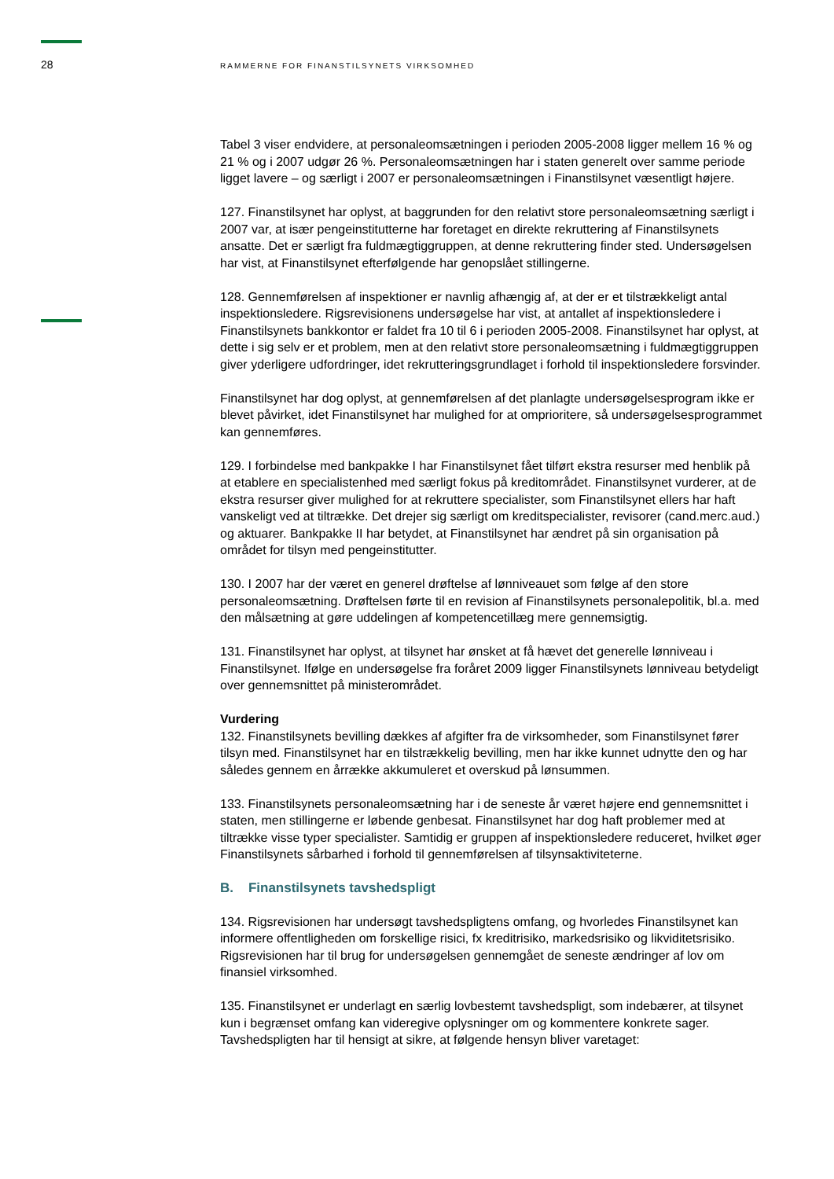28 RAMMERNE FOR FINANSTILSYNETS VIRKSOMHED
Tabel 3 viser endvidere, at personaleomsætningen i perioden 2005-2008 ligger mellem 16 % og 21 % og i 2007 udgør 26 %. Personaleomsætningen har i staten generelt over samme periode ligget lavere – og særligt i 2007 er personaleomsætningen i Finanstilsynet væsentligt højere.
127. Finanstilsynet har oplyst, at baggrunden for den relativt store personaleomsætning særligt i 2007 var, at især pengeinstitutterne har foretaget en direkte rekruttering af Finanstilsynets ansatte. Det er særligt fra fuldmægtiggruppen, at denne rekruttering finder sted. Undersøgelsen har vist, at Finanstilsynet efterfølgende har genopslået stillingerne.
128. Gennemførelsen af inspektioner er navnlig afhængig af, at der er et tilstrækkeligt antal inspektionsledere. Rigsrevisionens undersøgelse har vist, at antallet af inspektionsledere i Finanstilsynets bankkontor er faldet fra 10 til 6 i perioden 2005-2008. Finanstilsynet har oplyst, at dette i sig selv er et problem, men at den relativt store personaleomsætning i fuldmægtiggruppen giver yderligere udfordringer, idet rekrutteringsgrundlaget i forhold til inspektionsledere forsvinder.
Finanstilsynet har dog oplyst, at gennemførelsen af det planlagte undersøgelsesprogram ikke er blevet påvirket, idet Finanstilsynet har mulighed for at omprioritere, så undersøgelsesprogrammet kan gennemføres.
129. I forbindelse med bankpakke I har Finanstilsynet fået tilført ekstra resurser med henblik på at etablere en specialistenhed med særligt fokus på kreditområdet. Finanstilsynet vurderer, at de ekstra resurser giver mulighed for at rekruttere specialister, som Finanstilsynet ellers har haft vanskeligt ved at tiltrække. Det drejer sig særligt om kreditspecialister, revisorer (cand.merc.aud.) og aktuarer. Bankpakke II har betydet, at Finanstilsynet har ændret på sin organisation på området for tilsyn med pengeinstitutter.
130. I 2007 har der været en generel drøftelse af lønniveauet som følge af den store personaleomsætning. Drøftelsen førte til en revision af Finanstilsynets personalepolitik, bl.a. med den målsætning at gøre uddelingen af kompetencetillæg mere gennemsigtig.
131. Finanstilsynet har oplyst, at tilsynet har ønsket at få hævet det generelle lønniveau i Finanstilsynet. Ifølge en undersøgelse fra foråret 2009 ligger Finanstilsynets lønniveau betydeligt over gennemsnittet på ministerområdet.
Vurdering
132. Finanstilsynets bevilling dækkes af afgifter fra de virksomheder, som Finanstilsynet fører tilsyn med. Finanstilsynet har en tilstrækkelig bevilling, men har ikke kunnet udnytte den og har således gennem en årrække akkumuleret et overskud på lønsummen.
133. Finanstilsynets personaleomsætning har i de seneste år været højere end gennemsnittet i staten, men stillingerne er løbende genbesat. Finanstilsynet har dog haft problemer med at tiltrække visse typer specialister. Samtidig er gruppen af inspektionsledere reduceret, hvilket øger Finanstilsynets sårbarhed i forhold til gennemførelsen af tilsynsaktiviteterne.
B. Finanstilsynets tavshedspligt
134. Rigsrevisionen har undersøgt tavshedspligtens omfang, og hvorledes Finanstilsynet kan informere offentligheden om forskellige risici, fx kreditrisiko, markedsrisiko og likviditetsrisiko. Rigsrevisionen har til brug for undersøgelsen gennemgået de seneste ændringer af lov om finansiel virksomhed.
135. Finanstilsynet er underlagt en særlig lovbestemt tavshedspligt, som indebærer, at tilsynet kun i begrænset omfang kan videregive oplysninger om og kommentere konkrete sager. Tavshedspligten har til hensigt at sikre, at følgende hensyn bliver varetaget: